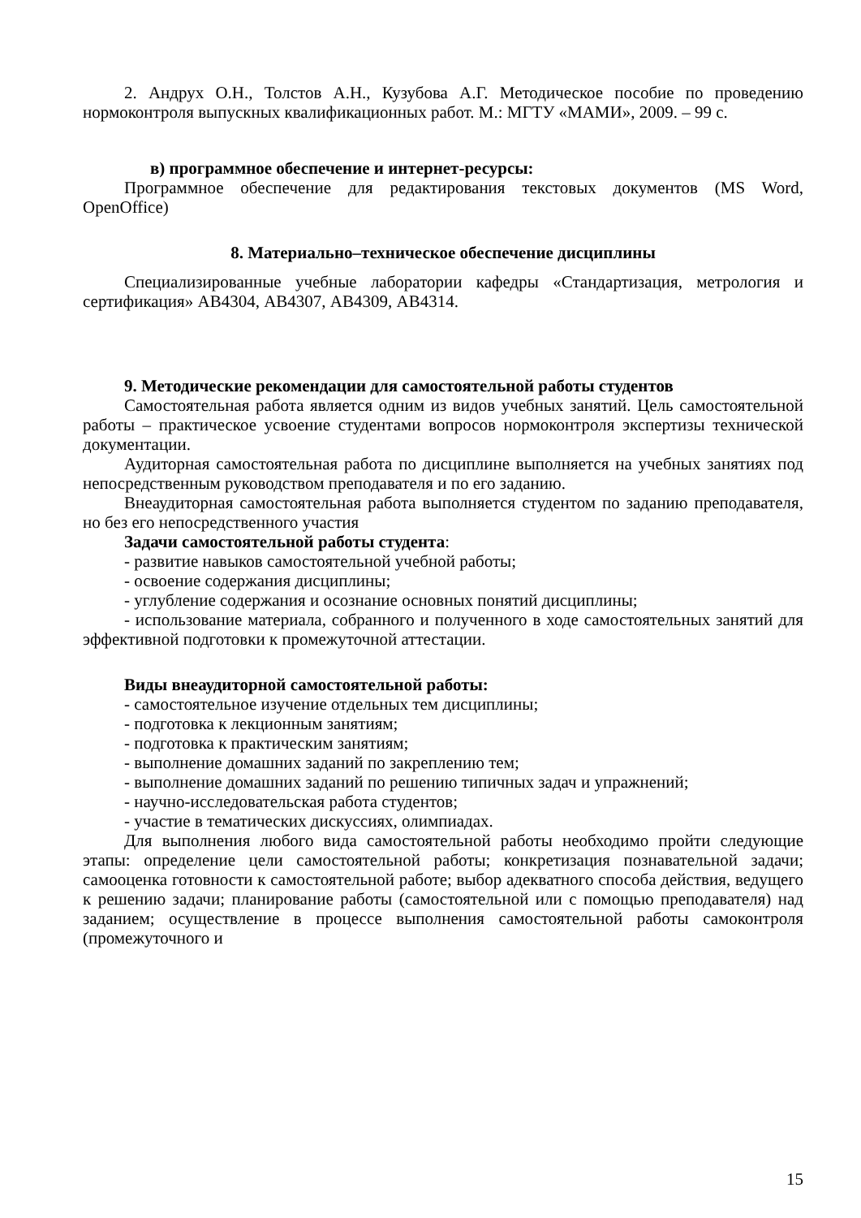2. Андрух О.Н., Толстов А.Н., Кузубова А.Г. Методическое пособие по проведению нормоконтроля выпускных квалификационных работ. М.: МГТУ «МАМИ», 2009. – 99 с.
в) программное обеспечение и интернет-ресурсы:
Программное обеспечение для редактирования текстовых документов (MS Word, OpenOffice)
8. Материально–техническое обеспечение дисциплины
Специализированные учебные лаборатории кафедры «Стандартизация, метрология и сертификация» АВ4304, АВ4307, АВ4309, АВ4314.
9. Методические рекомендации для самостоятельной работы студентов
Самостоятельная работа является одним из видов учебных занятий. Цель самостоятельной работы – практическое усвоение студентами вопросов нормоконтроля экспертизы технической документации.
Аудиторная самостоятельная работа по дисциплине выполняется на учебных занятиях под непосредственным руководством преподавателя и по его заданию.
Внеаудиторная самостоятельная работа выполняется студентом по заданию преподавателя, но без его непосредственного участия
Задачи самостоятельной работы студента:
- развитие навыков самостоятельной учебной работы;
- освоение содержания дисциплины;
- углубление содержания и осознание основных понятий дисциплины;
- использование материала, собранного и полученного в ходе самостоятельных занятий для эффективной подготовки к промежуточной аттестации.
Виды внеаудиторной самостоятельной работы:
- самостоятельное изучение отдельных тем дисциплины;
- подготовка к лекционным занятиям;
- подготовка к практическим занятиям;
- выполнение домашних заданий по закреплению тем;
- выполнение домашних заданий по решению типичных задач и упражнений;
- научно-исследовательская работа студентов;
- участие в тематических дискуссиях, олимпиадах.
Для выполнения любого вида самостоятельной работы необходимо пройти следующие этапы: определение цели самостоятельной работы; конкретизация познавательной задачи; самооценка готовности к самостоятельной работе; выбор адекватного способа действия, ведущего к решению задачи; планирование работы (самостоятельной или с помощью преподавателя) над заданием; осуществление в процессе выполнения самостоятельной работы самоконтроля (промежуточного и
15